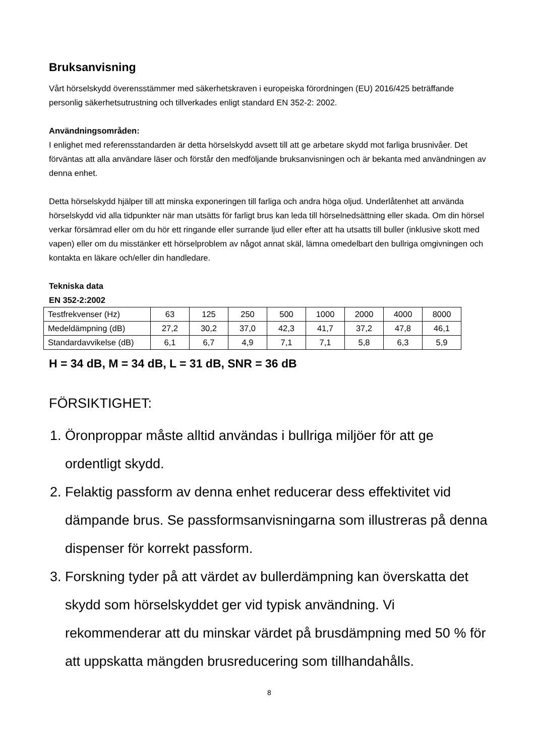Bruksanvisning
Vårt hörselskydd överensstämmer med säkerhetskraven i europeiska förordningen (EU) 2016/425 beträffande personlig säkerhetsutrustning och tillverkades enligt standard EN 352-2: 2002.
Användningsområden:
I enlighet med referensstandarden är detta hörselskydd avsett till att ge arbetare skydd mot farliga brusnivåer. Det förväntas att alla användare läser och förstår den medföljande bruksanvisningen och är bekanta med användningen av denna enhet.
Detta hörselskydd hjälper till att minska exponeringen till farliga och andra höga oljud. Underlåtenhet att använda hörselskydd vid alla tidpunkter när man utsätts för farligt brus kan leda till hörselnedsättning eller skada. Om din hörsel verkar försämrad eller om du hör ett ringande eller surrande ljud eller efter att ha utsatts till buller (inklusive skott med vapen) eller om du misstänker ett hörselproblem av något annat skäl, lämna omedelbart den bullriga omgivningen och kontakta en läkare och/eller din handledare.
Tekniska data
EN 352-2:2002
| Testfrekvenser (Hz) | 63 | 125 | 250 | 500 | 1000 | 2000 | 4000 | 8000 |
| Medeldämpning (dB) | 27,2 | 30,2 | 37,0 | 42,3 | 41,7 | 37,2 | 47,8 | 46,1 |
| Standardavvikelse (dB) | 6,1 | 6,7 | 4,9 | 7,1 | 7,1 | 5,8 | 6,3 | 5,9 |
H = 34 dB, M = 34 dB, L = 31 dB, SNR = 36 dB
FÖRSIKTIGHET:
1. Öronproppar måste alltid användas i bullriga miljöer för att ge ordentligt skydd.
2. Felaktig passform av denna enhet reducerar dess effektivitet vid dämpande brus. Se passformsanvisningarna som illustreras på denna dispenser för korrekt passform.
3. Forskning tyder på att värdet av bullerdämpning kan överskatta det skydd som hörselskyddet ger vid typisk användning. Vi rekommenderar att du minskar värdet på brusdämpning med 50 % för att uppskatta mängden brusreducering som tillhandahålls.
8